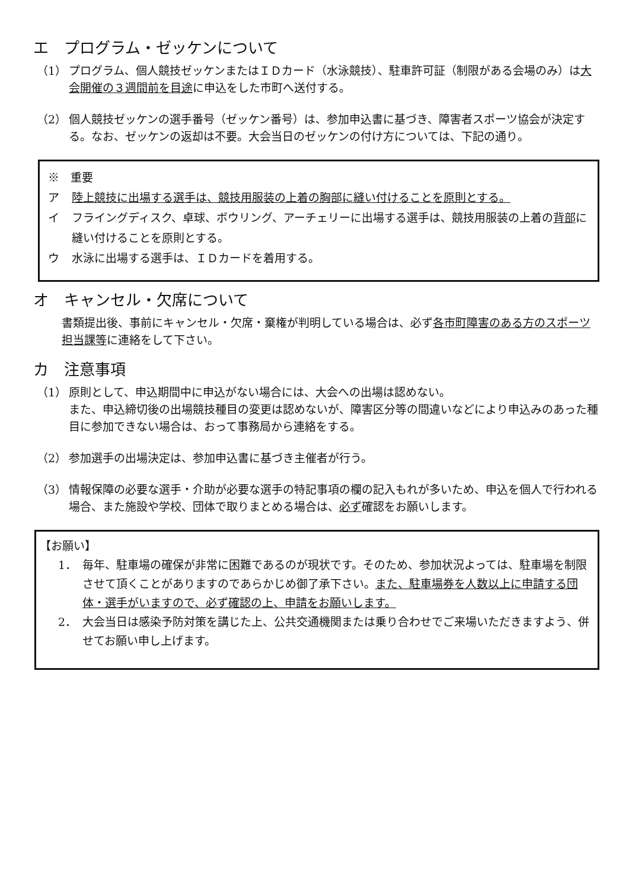エ　プログラム・ゼッケンについて
（1） プログラム、個人競技ゼッケンまたはＩＤカード（水泳競技）、駐車許可証（制限がある会場のみ）は大会開催の３週間前を目途に申込をした市町へ送付する。
（2） 個人競技ゼッケンの選手番号（ゼッケン番号）は、参加申込書に基づき、障害者スポーツ協会が決定する。なお、ゼッケンの返却は不要。大会当日のゼッケンの付け方については、下記の通り。
※　重要
ア 陸上競技に出場する選手は、競技用服装の上着の胸部に縫い付けることを原則とする。
イ フライングディスク、卓球、ボウリング、アーチェリーに出場する選手は、競技用服装の上着の背部に縫い付けることを原則とする。
ウ 水泳に出場する選手は、ＩＤカードを着用する。
オ　キャンセル・欠席について
書類提出後、事前にキャンセル・欠席・棄権が判明している場合は、必ず各市町障害のある方のスポーツ担当課等に連絡をして下さい。
カ　注意事項
（1） 原則として、申込期間中に申込がない場合には、大会への出場は認めない。
また、申込締切後の出場競技種目の変更は認めないが、障害区分等の間違いなどにより申込みのあった種目に参加できない場合は、おって事務局から連絡をする。
（2） 参加選手の出場決定は、参加申込書に基づき主催者が行う。
（3） 情報保障の必要な選手・介助が必要な選手の特記事項の欄の記入もれが多いため、申込を個人で行われる場合、また施設や学校、団体で取りまとめる場合は、必ず確認をお願いします。
【お願い】
1． 毎年、駐車場の確保が非常に困難であるのが現状です。そのため、参加状況よっては、駐車場を制限させて頂くことがありますのであらかじめ御了承下さい。また、駐車場券を人数以上に申請する団体・選手がいますので、必ず確認の上、申請をお願いします。
2． 大会当日は感染予防対策を講じた上、公共交通機関または乗り合わせでご来場いただきますよう、併せてお願い申し上げます。